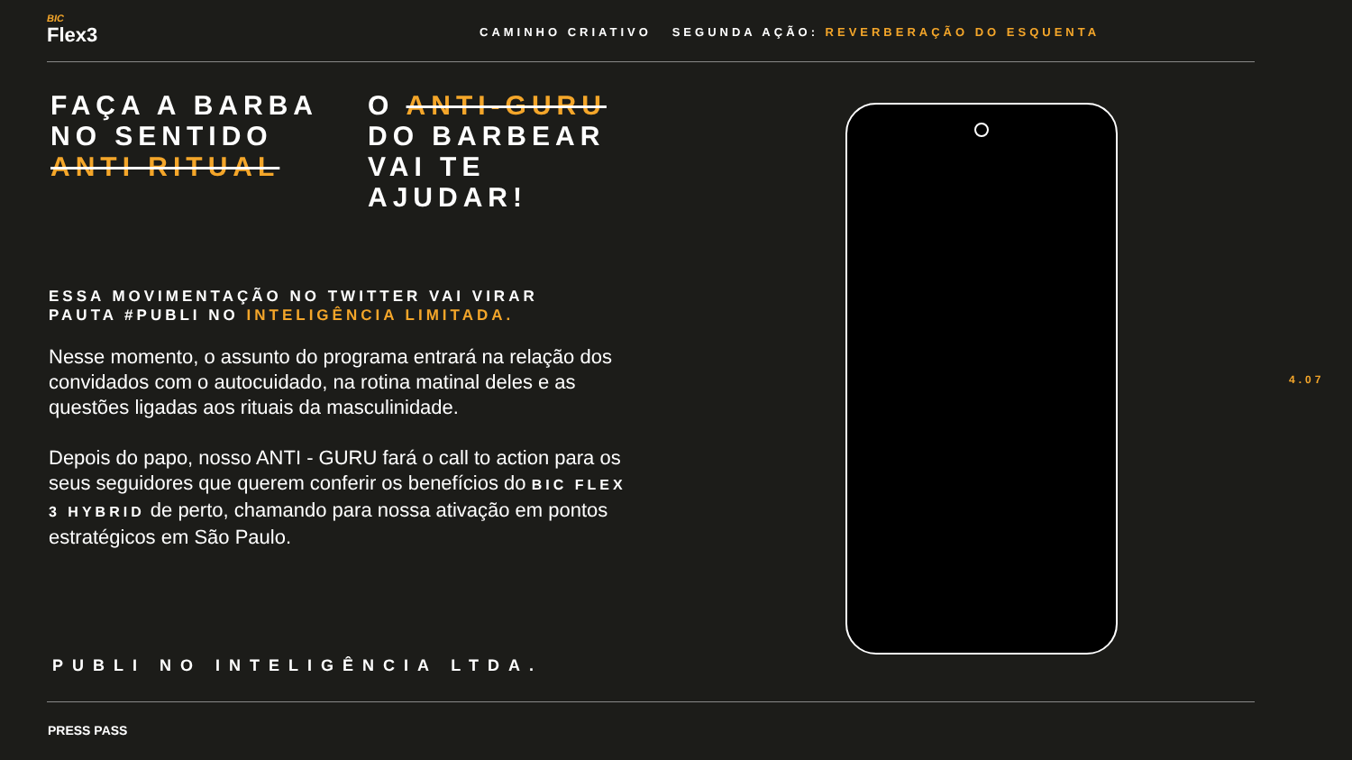BIC
Flex3
CAMINHO CRIATIVO SEGUNDA AÇÃO: REVERBERAÇÃO DO ESQUENTA
FAÇA A BARBA
NO SENTIDO
ANTI RITUAL
O ANTI-GURU
DO BARBEAR
VAI TE
AJUDAR!
ESSA MOVIMENTAÇÃO NO TWITTER VAI VIRAR
PAUTA #PUBLI NO INTELIGÊNCIA LIMITADA.
Nesse momento, o assunto do programa entrará na relação dos convidados com o autocuidado, na rotina matinal deles e as questões ligadas aos rituais da masculinidade.
Depois do papo, nosso ANTI - GURU fará o call to action para os seus seguidores que querem conferir os benefícios do BIC FLEX 3 HYBRID de perto, chamando para nossa ativação em pontos estratégicos em São Paulo.
4.07
PUBLI NO INTELIGÊNCIA LTDA.
PRESS PASS